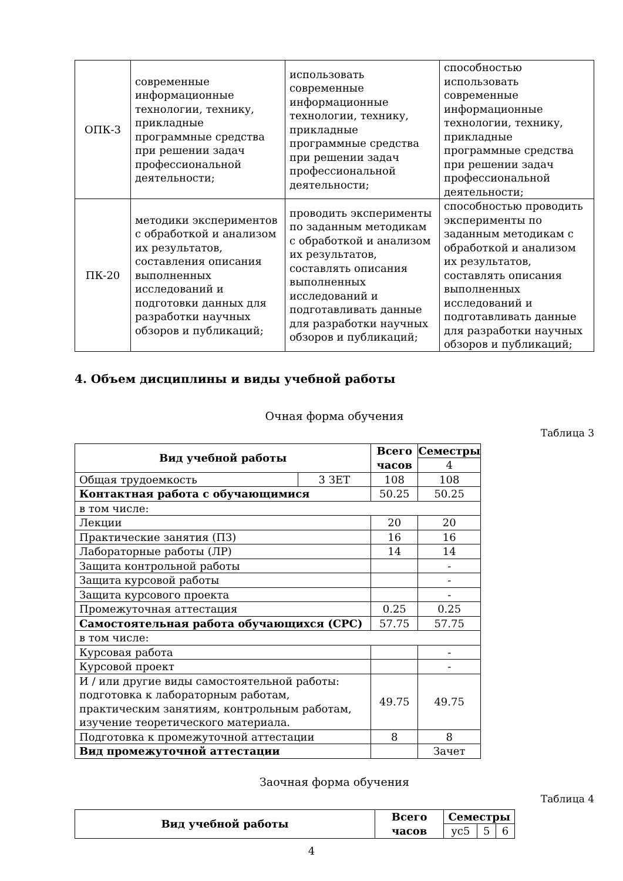| ОПК-3 | современные информационные технологии, технику, прикладные программные средства при решении задач профессиональной деятельности; | использовать современные информационные технологии, технику, прикладные программные средства при решении задач профессиональной деятельности; | способностью использовать современные информационные технологии, технику, прикладные программные средства при решении задач профессиональной деятельности; |
| ПК-20 | методики экспериментов с обработкой и анализом их результатов, составления описания выполненных исследований и подготовки данных для разработки научных обзоров и публикаций; | проводить эксперименты по заданным методикам с обработкой и анализом их результатов, составлять описания выполненных исследований и подготавливать данные для разработки научных обзоров и публикаций; | способностью проводить эксперименты по заданным методикам с обработкой и анализом их результатов, составлять описания выполненных исследований и подготавливать данные для разработки научных обзоров и публикаций; |
4. Объем дисциплины и виды учебной работы
Очная форма обучения
Таблица 3
| Вид учебной работы | | Всего часов | Семестры |
| --- | --- | --- | --- |
| | | | 4 |
| Общая трудоемкость | 3 ЗЕТ | 108 | 108 |
| Контактная работа с обучающимися | | 50.25 | 50.25 |
| в том числе: | | | |
| Лекции | | 20 | 20 |
| Практические занятия (ПЗ) | | 16 | 16 |
| Лабораторные работы (ЛР) | | 14 | 14 |
| Защита контрольной работы | | | - |
| Защита курсовой работы | | | - |
| Защита курсового проекта | | | - |
| Промежуточная аттестация | | 0.25 | 0.25 |
| Самостоятельная работа обучающихся (СРС) | | 57.75 | 57.75 |
| в том числе: | | | |
| Курсовая работа | | | - |
| Курсовой проект | | | - |
| И / или другие виды самостоятельной работы: подготовка к лабораторным работам, практическим занятиям, контрольным работам, изучение теоретического материала. | | 49.75 | 49.75 |
| Подготовка к промежуточной аттестации | | 8 | 8 |
| Вид промежуточной аттестации | | | Зачет |
Заочная форма обучения
Таблица 4
| Вид учебной работы | Всего часов | Семестры | | |
| --- | --- | --- | --- | --- |
| | | ус5 | 5 | 6 |
4